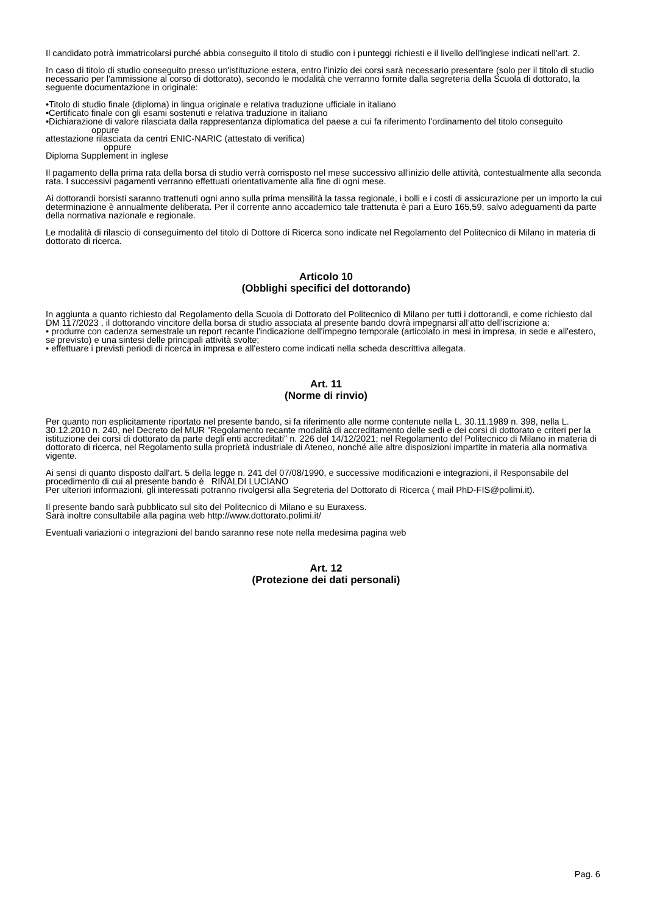Il candidato potrà immatricolarsi purché abbia conseguito il titolo di studio con i punteggi richiesti e il livello dell'inglese indicati nell'art. 2.
In caso di titolo di studio conseguito presso un'istituzione estera, entro l'inizio dei corsi sarà necessario presentare (solo per il titolo di studio necessario per l'ammissione al corso di dottorato), secondo le modalità che verranno fornite dalla segreteria della Scuola di dottorato, la seguente documentazione in originale:
•Titolo di studio finale (diploma) in lingua originale e relativa traduzione ufficiale in italiano
•Certificato finale con gli esami sostenuti e relativa traduzione in italiano
•Dichiarazione di valore rilasciata dalla rappresentanza diplomatica del paese a cui fa riferimento l'ordinamento del titolo conseguito
oppure
attestazione rilasciata da centri ENIC-NARIC (attestato di verifica)
oppure
Diploma Supplement in inglese
Il pagamento della prima rata della borsa di studio verrà corrisposto nel mese successivo all'inizio delle attività, contestualmente alla seconda rata. I successivi pagamenti verranno effettuati orientativamente alla fine di ogni mese.
Ai dottorandi borsisti saranno trattenuti ogni anno sulla prima mensilità la tassa regionale, i bolli e i costi di assicurazione per un importo la cui determinazione è annualmente deliberata. Per il corrente anno accademico tale trattenuta è pari a Euro 165,59, salvo adeguamenti da parte della normativa nazionale e regionale.
Le modalità di rilascio di conseguimento del titolo di Dottore di Ricerca sono indicate nel Regolamento del Politecnico di Milano in materia di dottorato di ricerca.
Articolo 10
(Obblighi specifici del dottorando)
In aggiunta a quanto richiesto dal Regolamento della Scuola di Dottorato del Politecnico di Milano per tutti i dottorandi, e come richiesto dal DM 117/2023 , il dottorando vincitore della borsa di studio associata al presente bando dovrà impegnarsi all’atto dell'iscrizione a:
• produrre con cadenza semestrale un report recante l'indicazione dell'impegno temporale (articolato in mesi in impresa, in sede e all'estero, se previsto) e una sintesi delle principali attività svolte;
• effettuare i previsti periodi di ricerca in impresa e all'estero come indicati nella scheda descrittiva allegata.
Art. 11
(Norme di rinvio)
Per quanto non esplicitamente riportato nel presente bando, si fa riferimento alle norme contenute nella L. 30.11.1989 n. 398, nella L. 30.12.2010 n. 240, nel Decreto del MUR "Regolamento recante modalità di accreditamento delle sedi e dei corsi di dottorato e criteri per la istituzione dei corsi di dottorato da parte degli enti accreditati" n. 226 del 14/12/2021; nel Regolamento del Politecnico di Milano in materia di dottorato di ricerca, nel Regolamento sulla proprietà industriale di Ateneo, nonché alle altre disposizioni impartite in materia alla normativa vigente.
Ai sensi di quanto disposto dall'art. 5 della legge n. 241 del 07/08/1990, e successive modificazioni e integrazioni, il Responsabile del procedimento di cui al presente bando è RINALDI LUCIANO
Per ulteriori informazioni, gli interessati potranno rivolgersi alla Segreteria del Dottorato di Ricerca ( mail PhD-FIS@polimi.it).
Il presente bando sarà pubblicato sul sito del Politecnico di Milano e su Euraxess.
Sarà inoltre consultabile alla pagina web http://www.dottorato.polimi.it/
Eventuali variazioni o integrazioni del bando saranno rese note nella medesima pagina web
Art. 12
(Protezione dei dati personali)
Pag. 6